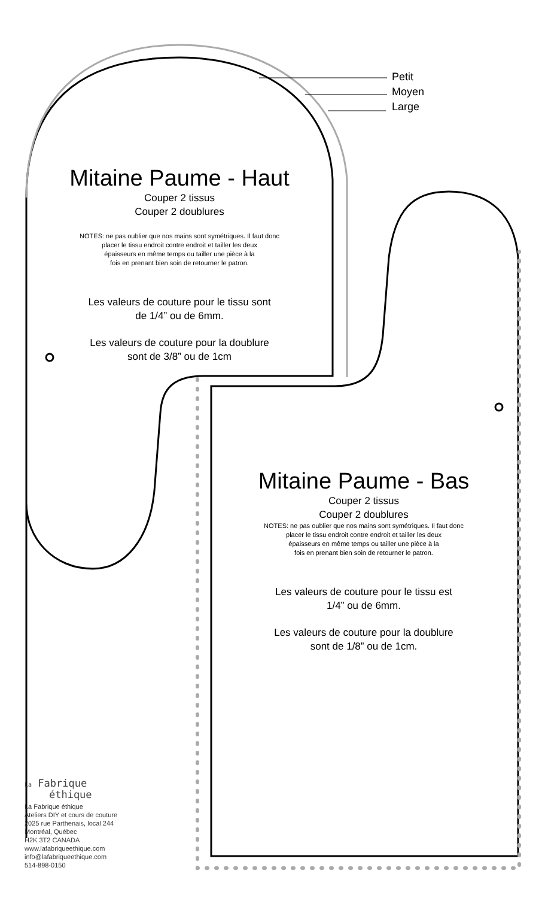Petit
Moyen
Large
Mitaine Paume - Haut
Couper 2 tissus
Couper 2 doublures
NOTES: ne pas oublier que nos mains sont symétriques. Il faut donc
placer le tissu endroit contre endroit et tailler les deux
épaisseurs en même temps ou tailler une pièce à la
fois en prenant bien soin de retourner le patron.
Les valeurs de couture pour le tissu sont
de 1/4” ou de 6mm.
Les valeurs de couture pour la doublure
sont de 3/8” ou de 1cm
Mitaine Paume - Bas
Couper 2 tissus
Couper 2 doublures
NOTES: ne pas oublier que nos mains sont symétriques. Il faut donc
placer le tissu endroit contre endroit et tailler les deux
épaisseurs en même temps ou tailler une pièce à la
fois en prenant bien soin de retourner le patron.
Les valeurs de couture pour le tissu est
1/4” ou de 6mm.
Les valeurs de couture pour la doublure
sont de 1/8” ou de 1cm.
La Fabrique
éthique
La Fabrique éthique
Ateliers DIY et cours de couture
2025 rue Parthenais, local 244
Montréal, Québec
H2K 3T2 CANADA
www.lafabriqueethique.com
info@lafabriqueethique.com
514-898-0150